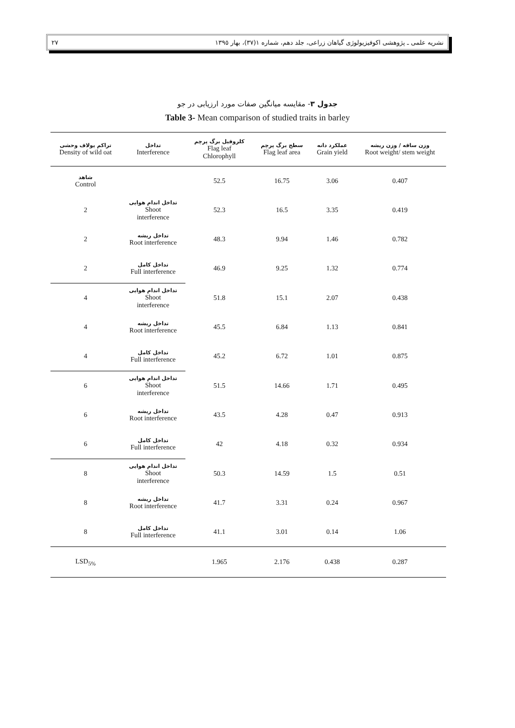٢٧ نشریه علمی ـ پژوهشی اکوفیزیولوژی گیاهان زراعی، جلد دهم، شماره ١(٣٧)، بهار ١٣٩٥
جدول ٣- مقایسه میانگین صفات مورد ارزیابی در جو
Table 3- Mean comparison of studied traits in barley
| تراکم یولاف وحشی Density of wild oat | تداخل Interference | کلروفیل برگ پرچم Flag leaf Chlorophyll | سطح برگ پرچم Flag leaf area | عملکرد دانه Grain yield | وزن ساقه / وزن ریشه Root weight/ stem weight |
| --- | --- | --- | --- | --- | --- |
| شاهد Control | | 52.5 | 16.75 | 3.06 | 0.407 |
| 2 | تداخل اندام هوایی Shoot interference | 52.3 | 16.5 | 3.35 | 0.419 |
| 2 | تداخل ریشه Root interference | 48.3 | 9.94 | 1.46 | 0.782 |
| 2 | تداخل کامل Full interference | 46.9 | 9.25 | 1.32 | 0.774 |
| 4 | تداخل اندام هوایی Shoot interference | 51.8 | 15.1 | 2.07 | 0.438 |
| 4 | تداخل ریشه Root interference | 45.5 | 6.84 | 1.13 | 0.841 |
| 4 | تداخل کامل Full interference | 45.2 | 6.72 | 1.01 | 0.875 |
| 6 | تداخل اندام هوایی Shoot interference | 51.5 | 14.66 | 1.71 | 0.495 |
| 6 | تداخل ریشه Root interference | 43.5 | 4.28 | 0.47 | 0.913 |
| 6 | تداخل کامل Full interference | 42 | 4.18 | 0.32 | 0.934 |
| 8 | تداخل اندام هوایی Shoot interference | 50.3 | 14.59 | 1.5 | 0.51 |
| 8 | تداخل ریشه Root interference | 41.7 | 3.31 | 0.24 | 0.967 |
| 8 | تداخل کامل Full interference | 41.1 | 3.01 | 0.14 | 1.06 |
| LSD<sub>5%</sub> | | 1.965 | 2.176 | 0.438 | 0.287 |